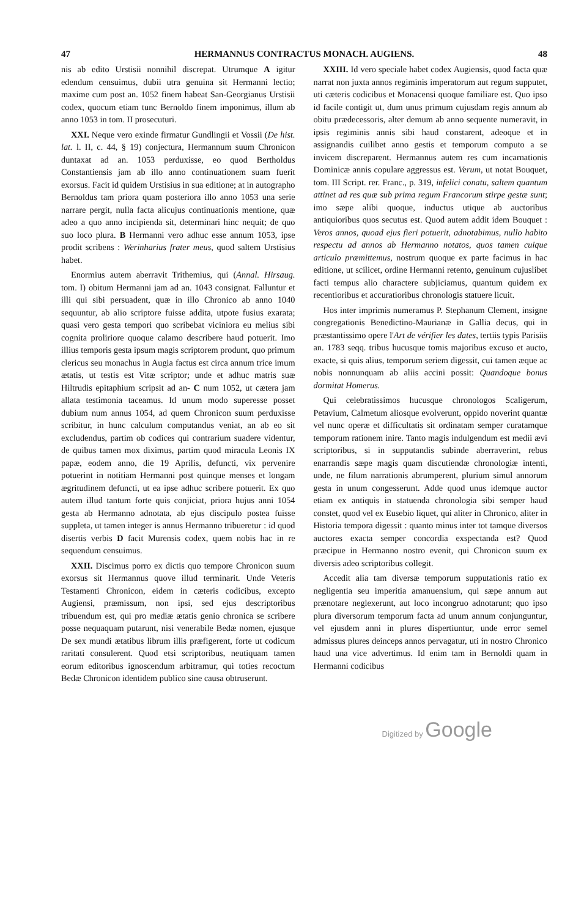47 HERMANNUS CONTRACTUS MONACH. AUGIENS. 48
nis ab edito Urstisii nonnihil discrepat. Utrumque A igitur edendum censuimus, dubii utra genuina sit Hermanni lectio; maxime cum post an. 1052 finem habeat San-Georgianus Urstisii codex, quocum etiam tunc Bernoldo finem imponimus, illum ab anno 1053 in tom. II prosecuturi.
XXI. Neque vero exinde firmatur Gundlingii et Vossii (De hist. lat. l. II, c. 44, § 19) conjectura, Hermannum suum Chronicon duntaxat ad an. 1053 perduxisse, eo quod Bertholdus Constantiensis jam ab illo anno continuationem suam fuerit exorsus. Facit id quidem Urstisius in sua editione; at in autographo Bernoldus tam priora quam posteriora illo anno 1053 una serie narrare pergit, nulla facta alicujus continuationis mentione, quæ adeo a quo anno incipienda sit, determinari hinc nequit; de quo suo loco plura. B Hermanni vero adhuc esse annum 1053, ipse prodit scribens : Werinharius frater meus, quod saltem Urstisius habet.
Enormius autem aberravit Trithemius, qui (Annal. Hirsaug. tom. I) obitum Hermanni jam ad an. 1043 consignat. Falluntur et illi qui sibi persuadent, quæ in illo Chronico ab anno 1040 sequuntur, ab alio scriptore fuisse addita, utpote fusius exarata; quasi vero gesta tempori quo scribebat viciniora eu melius sibi cognita proliriore quoque calamo describere haud potuerit. Imo illius temporis gesta ipsum magis scriptorem produnt, quo primum clericus seu monachus in Augia factus est circa annum trice imum ætatis, ut testis est Vitæ scriptor; unde et adhuc matris suæ Hiltrudis epitaphium scripsit ad an- C num 1052, ut cætera jam allata testimonia taceamus. Id unum modo superesse posset dubium num annus 1054, ad quem Chronicon suum perduxisse scribitur, in hunc calculum computandus veniat, an ab eo sit excludendus, partim ob codices qui contrarium suadere videntur, de quibus tamen mox diximus, partim quod miracula Leonis IX papæ, eodem anno, die 19 Aprilis, defuncti, vix pervenire potuerint in notitiam Hermanni post quinque menses et longam ægritudinem defuncti, ut ea ipse adhuc scribere potuerit. Ex quo autem illud tantum forte quis conjiciat, priora hujus anni 1054 gesta ab Hermanno adnotata, ab ejus discipulo postea fuisse suppleta, ut tamen integer is annus Hermanno tribueretur : id quod disertis verbis D facit Murensis codex, quem nobis hac in re sequendum censuimus.
XXII. Discimus porro ex dictis quo tempore Chronicon suum exorsus sit Hermannus quove illud terminarit. Unde Veteris Testamenti Chronicon, eidem in cæteris codicibus, excepto Augiensi, præmissum, non ipsi, sed ejus descriptoribus tribuendum est, qui pro mediæ ætatis genio chronica se scribere posse nequaquam putarunt, nisi venerabile Bedæ nomen, ejusque De sex mundi ætatibus librum illis præfigerent, forte ut codicum raritati consulerent. Quod etsi scriptoribus, neutiquam tamen eorum editoribus ignoscendum arbitramur, qui toties recoctum Bedæ Chronicon identidem publico sine causa obtruserunt.
XXIII. Id vero speciale habet codex Augiensis, quod facta quæ narrat non juxta annos regiminis imperatorum aut regum supputet, uti cæteris codicibus et Monacensi quoque familiare est. Quo ipso id facile contigit ut, dum unus primum cujusdam regis annum ab obitu prædecessoris, alter demum ab anno sequente numeravit, in ipsis regiminis annis sibi haud constarent, adeoque et in assignandis cuilibet anno gestis et temporum computo a se invicem discreparent. Hermannus autem res cum incarnationis Dominicæ annis copulare aggressus est. Verum, ut notat Bouquet, tom. III Script. rer. Franc., p. 319, infelici conatu, saltem quantum attinet ad res quæ sub prima regum Francorum stirpe gestæ sunt; imo sæpe alibi quoque, inductus utique ab auctoribus antiquioribus quos secutus est. Quod autem addit idem Bouquet : Veros annos, quoad ejus fieri potuerit, adnotabimus, nullo habito respectu ad annos ab Hermanno notatos, quos tamen cuique articulo præmittemus, nostrum quoque ex parte facimus in hac editione, ut scilicet, ordine Hermanni retento, genuinum cujuslibet facti tempus alio charactere subjiciamus, quantum quidem ex recentioribus et accuratioribus chronologis statuere licuit.
Hos inter imprimis numeramus P. Stephanum Clement, insigne congregationis Benedictino-Maurianæ in Gallia decus, qui in præstantissimo opere l'Art de vérifier les dates, tertiis typis Parisiis an. 1783 seqq. tribus hucusque tomis majoribus excuso et aucto, exacte, si quis alius, temporum seriem digessit, cui tamen æque ac nobis nonnunquam ab aliis accini possit: Quandoque bonus dormitat Homerus.
Qui celebratissimos hucusque chronologos Scaligerum, Petavium, Calmetum aliosque evolverunt, oppido noverint quantæ vel nunc operæ et difficultatis sit ordinatam semper curatamque temporum rationem inire. Tanto magis indulgendum est medii ævi scriptoribus, si in supputandis subinde aberraverint, rebus enarrandis sæpe magis quam discutiendæ chronologiæ intenti, unde, ne filum narrationis abrumperent, plurium simul annorum gesta in unum congesserunt. Adde quod unus idemque auctor etiam ex antiquis in statuenda chronologia sibi semper haud constet, quod vel ex Eusebio liquet, qui aliter in Chronico, aliter in Historia tempora digessit : quanto minus inter tot tamque diversos auctores exacta semper concordia exspectanda est? Quod præcipue in Hermanno nostro evenit, qui Chronicon suum ex diversis adeo scriptoribus collegit.
Accedit alia tam diversæ temporum supputationis ratio ex negligentia seu imperitia amanuensium, qui sæpe annum aut prænotare neglexerunt, aut loco incongruo adnotarunt; quo ipso plura diversorum temporum facta ad unum annum conjunguntur, vel ejusdem anni in plures dispertiuntur, unde error semel admissus plures deinceps annos pervagatur, uti in nostro Chronico haud una vice advertimus. Id enim tam in Bernoldi quam in Hermanni codicibus
Digitized by Google